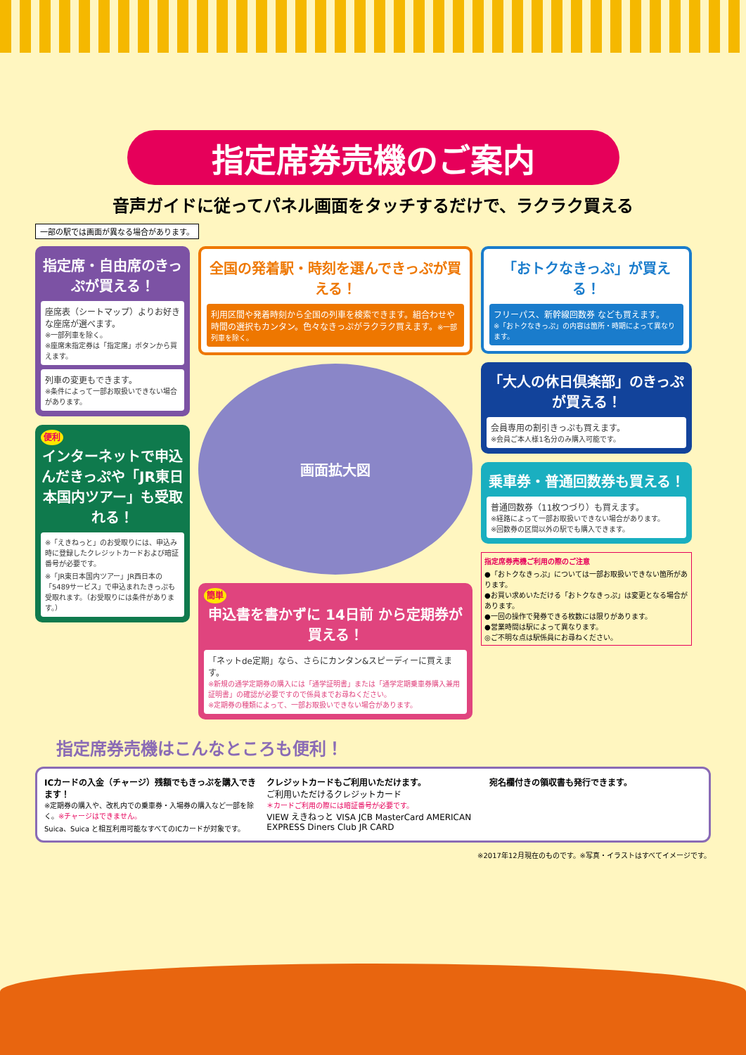指定席券売機のご案内
音声ガイドに従ってパネル画面をタッチするだけで、ラクラク買える
一部の駅では画面が異なる場合があります。
指定席・自由席のきっぷが買える！
座席表（シートマップ）よりお好きな座席が選べます。
※一部列車を除く。
※座席未指定券は「指定席」ボタンから買えます。
列車の変更もできます。
※条件によって一部お取扱いできない場合があります。
便利
インターネットで申込んだきっぷや「JR東日本国内ツアー」も受取れる！
※「えきねっと」のお受取りには、申込み時に登録したクレジットカードおよび暗証番号が必要です。
※「JR東日本国内ツアー」JR西日本の「5489サービス」で申込まれたきっぷも受取れます。（お受取りには条件があります。）
全国の発着駅・時刻を選んできっぷが買える！
利用区間や発着時刻から全国の列車を検索できます。組合わせや時間の選択もカンタン。色々なきっぷがラクラク買えます。※一部列車を除く。
画面拡大図
簡単
申込書を書かずに 14日前 から定期券が買える！
「ネットde定期」なら、さらにカンタン&スピーディーに買えます。
※新規の通学定期券の購入には「通学証明書」または「通学定期乗車券購入兼用証明書」の確認が必要ですので係員までお尋ねください。
※定期券の種類によって、一部お取扱いできない場合があります。
「おトクなきっぷ」が買える！
フリーパス、新幹線回数券 なども買えます。
※「おトクなきっぷ」の内容は箇所・時期によって異なります。
「大人の休日倶楽部」のきっぷが買える！
会員専用の割引きっぷも買えます。
※会員ご本人様1名分のみ購入可能です。
乗車券・普通回数券も買える！
普通回数券（11枚つづり）も買えます。
※経路によって一部お取扱いできない場合があります。
※回数券の区間以外の駅でも購入できます。
指定席券売機ご利用の際のご注意
●「おトクなきっぷ」については一部お取扱いできない箇所があります。
●お買い求めいただける「おトクなきっぷ」は変更となる場合があります。
●一回の操作で発券できる枚数には限りがあります。
●営業時間は駅によって異なります。
◎ご不明な点は駅係員にお尋ねください。
指定席券売機はこんなところも便利！
ICカードの入金（チャージ）残額でもきっぷを購入できます！
※定期券の購入や、改札内での乗車券・入場券の購入など一部を除く。※チャージはできません。
Suica、Suica と相互利用可能なすべてのICカードが対象です。
クレジットカードもご利用いただけます。
ご利用いただけるクレジットカード
＊カードご利用の際には暗証番号が必要です。
VIEW えきねっと VISA JCB MasterCard AMERICAN EXPRESS Diners Club JR CARD
宛名欄付きの領収書も発行できます。
※2017年12月現在のものです。※写真・イラストはすべてイメージです。